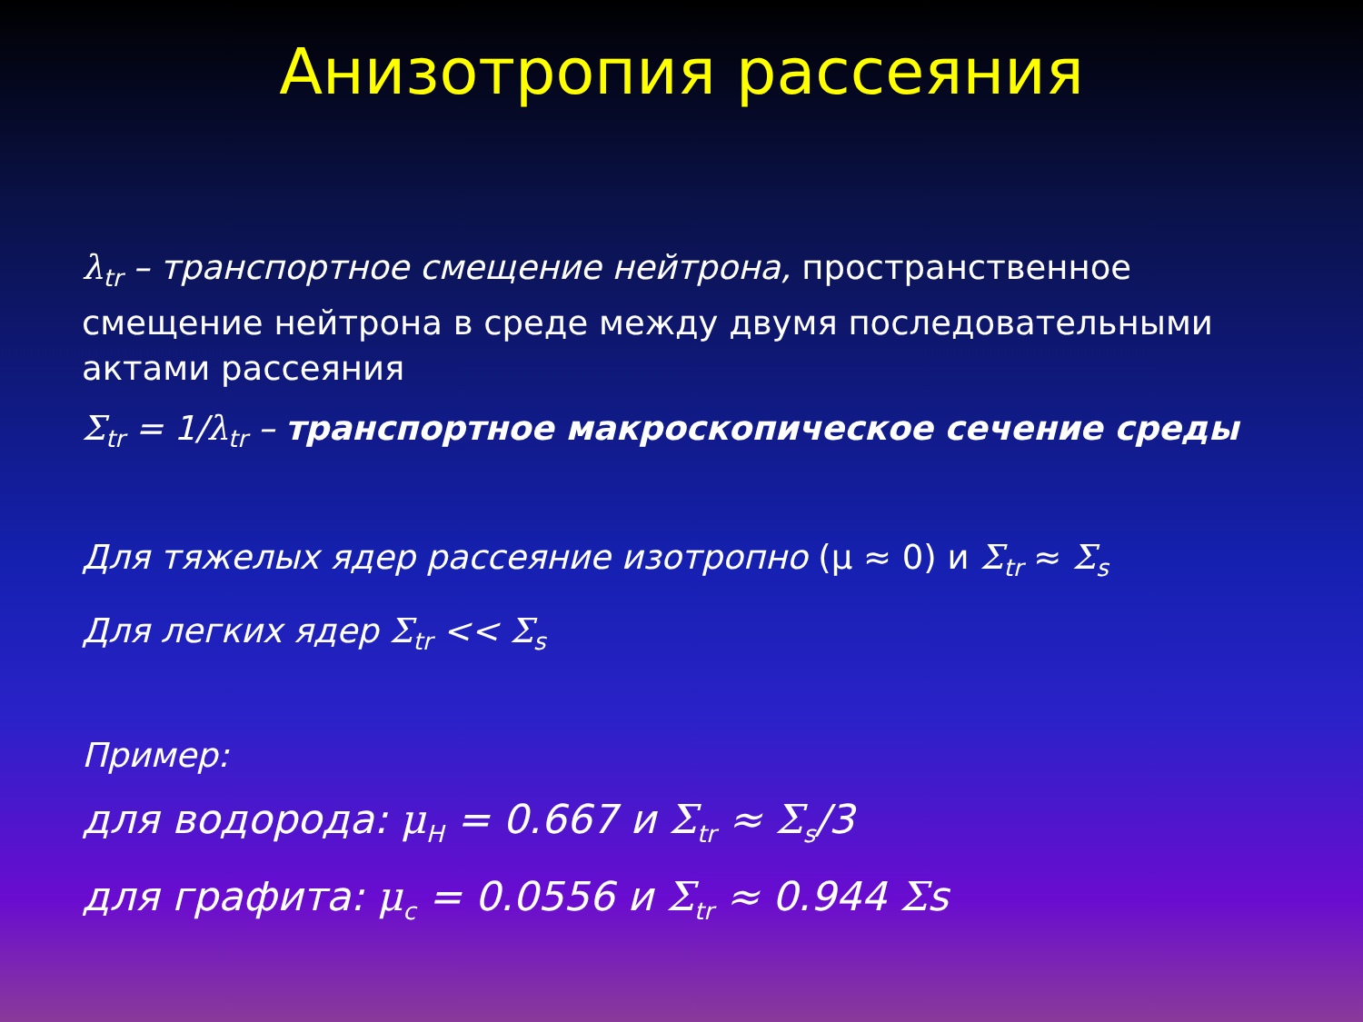Анизотропия рассеяния
λ<sub>tr</sub> – транспортное смещение нейтрона, пространственное смещение нейтрона в среде между двумя последовательными актами рассеяния
Σ<sub>tr</sub> = 1/λ<sub>tr</sub> – транспортное макроскопическое сечение среды
Для тяжелых ядер рассеяние изотропно (μ ≈ 0) и Σ<sub>tr</sub> ≈ Σ<sub>s</sub>
Для легких ядер Σ<sub>tr</sub> << Σ<sub>s</sub>
Пример:
для водорода: μ<sub>H</sub> = 0.667 и Σ<sub>tr</sub> ≈ Σ<sub>s</sub>/3
для графита: μ<sub>c</sub> = 0.0556 и Σ<sub>tr</sub> ≈ 0.944 Σs